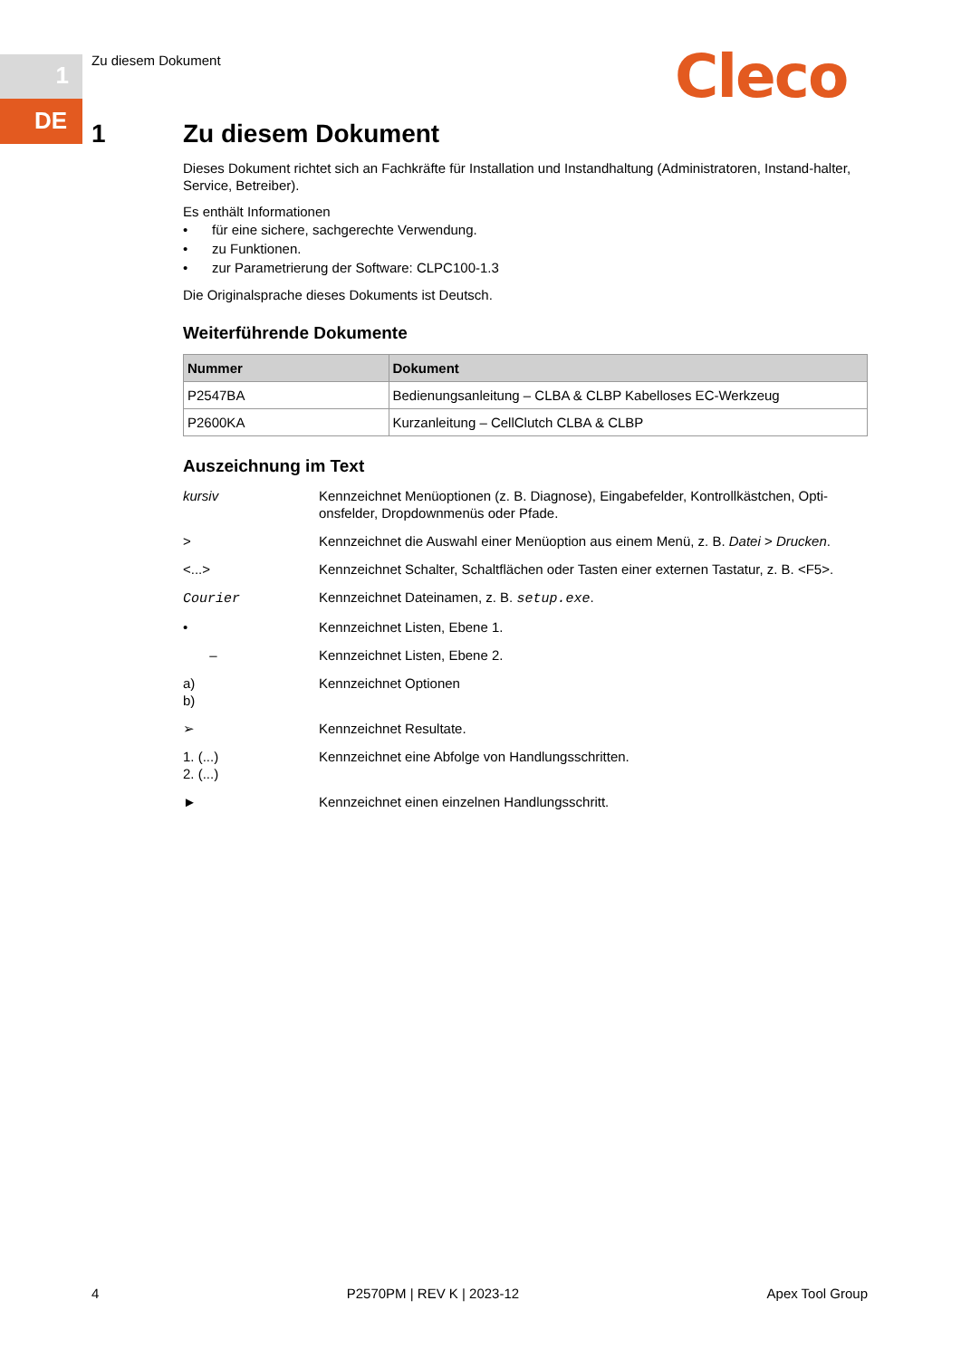1
DE
Zu diesem Dokument Cleco
1
Zu diesem Dokument
Dieses Dokument richtet sich an Fachkräfte für Installation und Instandhaltung (Administratoren, Instand-halter, Service, Betreiber).
Es enthält Informationen
• für eine sichere, sachgerechte Verwendung.
• zu Funktionen.
• zur Parametrierung der Software: CLPC100-1.3
Die Originalsprache dieses Dokuments ist Deutsch.
Weiterführende Dokumente
| Nummer | Dokument |
| --- | --- |
| P2547BA | Bedienungsanleitung – CLBA & CLBP Kabelloses EC-Werkzeug |
| P2600KA | Kurzanleitung – CellClutch CLBA & CLBP |
Auszeichnung im Text
| kursiv | Kennzeichnet Menüoptionen (z. B. Diagnose), Eingabefelder, Kontrollkästchen, Opti-onsfelder, Dropdownmenüs oder Pfade. |
| > | Kennzeichnet die Auswahl einer Menüoption aus einem Menü, z. B. Datei > Drucken . |
| <...> | Kennzeichnet Schalter, Schaltflächen oder Tasten einer externen Tastatur, z. B. <F5>. |
| Courier | Kennzeichnet Dateinamen, z. B. setup.exe . |
| • | Kennzeichnet Listen, Ebene 1. |
| – | Kennzeichnet Listen, Ebene 2. |
| a) b) | Kennzeichnet Optionen |
| ➢ | Kennzeichnet Resultate. |
| 1. (...) 2. (...) | Kennzeichnet eine Abfolge von Handlungsschritten. |
| ► | Kennzeichnet einen einzelnen Handlungsschritt. |
4 P2570PM | REV K | 2023-12 Apex Tool Group